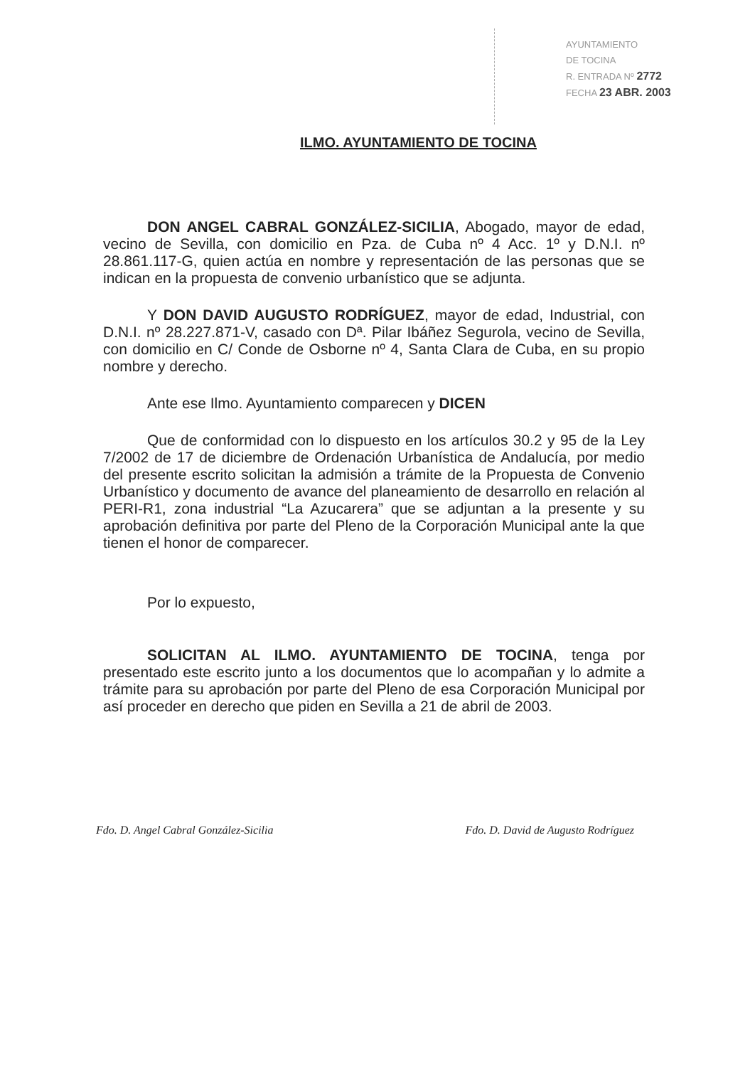AYUNTAMIENTO
DE TOCINA
R. ENTRADA Nº 2772
FECHA 23 ABR. 2003
ILMO. AYUNTAMIENTO DE TOCINA
DON ANGEL CABRAL GONZÁLEZ-SICILIA, Abogado, mayor de edad, vecino de Sevilla, con domicilio en Pza. de Cuba nº 4 Acc. 1º y D.N.I. nº 28.861.117-G, quien actúa en nombre y representación de las personas que se indican en la propuesta de convenio urbanístico que se adjunta.
Y DON DAVID AUGUSTO RODRÍGUEZ, mayor de edad, Industrial, con D.N.I. nº 28.227.871-V, casado con Dª. Pilar Ibáñez Segurola, vecino de Sevilla, con domicilio en C/ Conde de Osborne nº 4, Santa Clara de Cuba, en su propio nombre y derecho.
Ante ese Ilmo. Ayuntamiento comparecen y DICEN
Que de conformidad con lo dispuesto en los artículos 30.2 y 95 de la Ley 7/2002 de 17 de diciembre de Ordenación Urbanística de Andalucía, por medio del presente escrito solicitan la admisión a trámite de la Propuesta de Convenio Urbanístico y documento de avance del planeamiento de desarrollo en relación al PERI-R1, zona industrial “La Azucarera” que se adjuntan a la presente y su aprobación definitiva por parte del Pleno de la Corporación Municipal ante la que tienen el honor de comparecer.
Por lo expuesto,
SOLICITAN AL ILMO. AYUNTAMIENTO DE TOCINA, tenga por presentado este escrito junto a los documentos que lo acompañan y lo admite a trámite para su aprobación por parte del Pleno de esa Corporación Municipal por así proceder en derecho que piden en Sevilla a 21 de abril de 2003.
Fdo. D. Angel Cabral González-Sicilia Fdo. D. David de Augusto Rodríguez